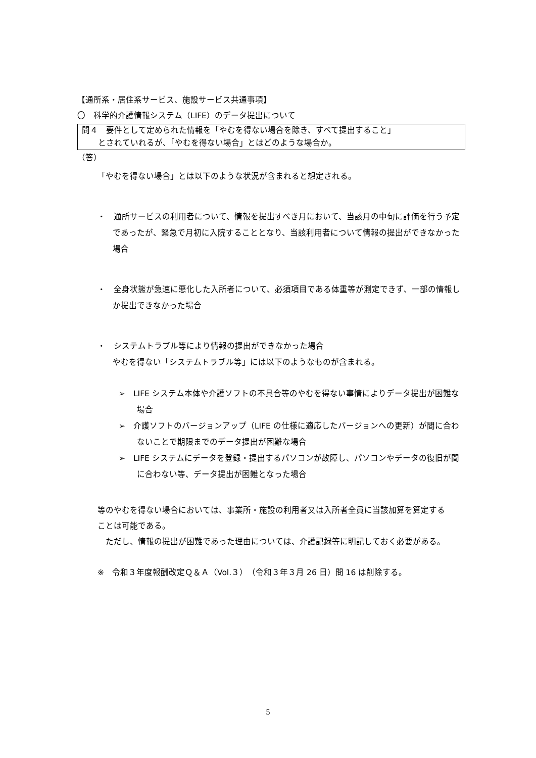【通所系・居住系サービス、施設サービス共通事項】
〇　科学的介護情報システム（LIFE）のデータ提出について
問４　要件として定められた情報を「やむを得ない場合を除き、すべて提出すること」
　　とされていれるが、「やむを得ない場合」とはどのような場合か。
（答）
「やむを得ない場合」とは以下のような状況が含まれると想定される。
・　通所サービスの利用者について、情報を提出すべき月において、当該月の中旬に評価を行う予定であったが、緊急で月初に入院することとなり、当該利用者について情報の提出ができなかった場合
・　全身状態が急速に悪化した入所者について、必須項目である体重等が測定できず、一部の情報しか提出できなかった場合
・　システムトラブル等により情報の提出ができなかった場合
やむを得ない「システムトラブル等」には以下のようなものが含まれる。
➢　LIFE システム本体や介護ソフトの不具合等のやむを得ない事情によりデータ提出が困難な場合
➢　介護ソフトのバージョンアップ（LIFE の仕様に適応したバージョンへの更新）が間に合わないことで期限までのデータ提出が困難な場合
➢　LIFE システムにデータを登録・提出するパソコンが故障し、パソコンやデータの復旧が間に合わない等、データ提出が困難となった場合
等のやむを得ない場合においては、事業所・施設の利用者又は入所者全員に当該加算を算定することは可能である。
　ただし、情報の提出が困難であった理由については、介護記録等に明記しておく必要がある。
※　令和３年度報酬改定Ｑ＆Ａ（Vol.３）（令和３年３月 26 日）問 16 は削除する。
5